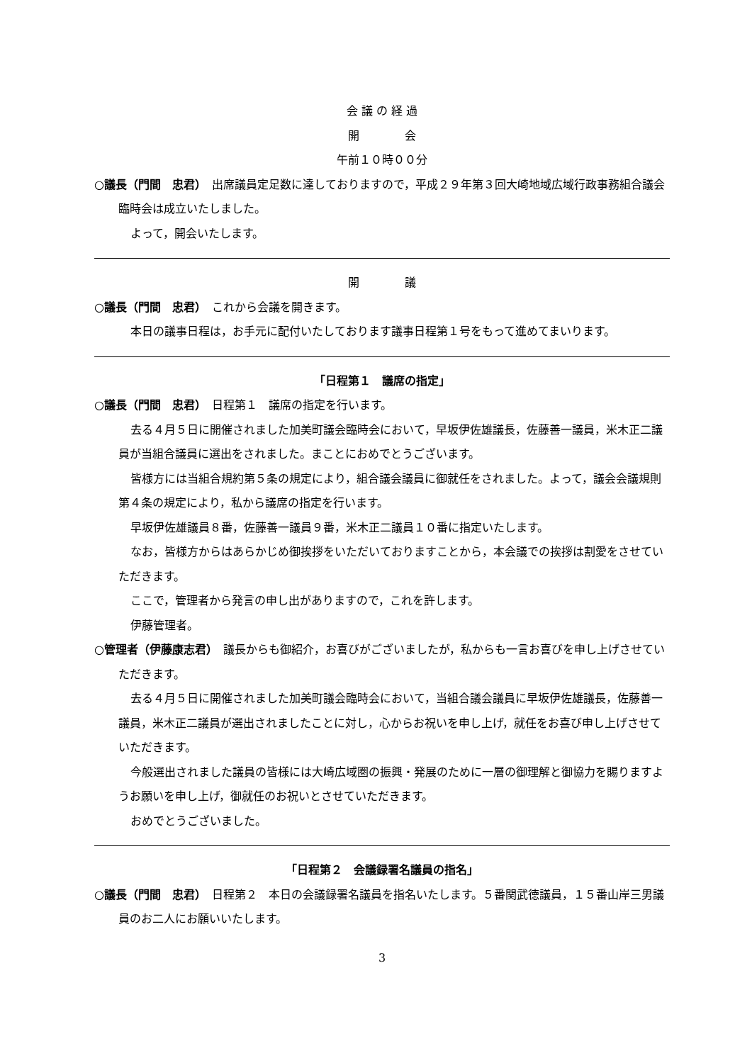会 議 の 経 過
開　　　　会
午前１０時００分
○議長（門間　忠君）　出席議員定足数に達しておりますので，平成２９年第３回大崎地域広域行政事務組合議会臨時会は成立いたしました。
よって，開会いたします。
開　　　　議
○議長（門間　忠君）　これから会議を開きます。
本日の議事日程は，お手元に配付いたしております議事日程第１号をもって進めてまいります。
「日程第１　議席の指定」
○議長（門間　忠君）　日程第１　議席の指定を行います。
去る４月５日に開催されました加美町議会臨時会において，早坂伊佐雄議長，佐藤善一議員，米木正二議員が当組合議員に選出をされました。まことにおめでとうございます。
皆様方には当組合規約第５条の規定により，組合議会議員に御就任をされました。よって，議会会議規則第４条の規定により，私から議席の指定を行います。
早坂伊佐雄議員８番，佐藤善一議員９番，米木正二議員１０番に指定いたします。
なお，皆様方からはあらかじめ御挨拶をいただいておりますことから，本会議での挨拶は割愛をさせていただきます。
ここで，管理者から発言の申し出がありますので，これを許します。
伊藤管理者。
○管理者（伊藤康志君）　議長からも御紹介，お喜びがございましたが，私からも一言お喜びを申し上げさせていただきます。
去る４月５日に開催されました加美町議会臨時会において，当組合議会議員に早坂伊佐雄議長，佐藤善一議員，米木正二議員が選出されましたことに対し，心からお祝いを申し上げ，就任をお喜び申し上げさせていただきます。
今般選出されました議員の皆様には大崎広域圏の振興・発展のために一層の御理解と御協力を賜りますようお願いを申し上げ，御就任のお祝いとさせていただきます。
おめでとうございました。
「日程第２　会議録署名議員の指名」
○議長（門間　忠君）　日程第２　本日の会議録署名議員を指名いたします。５番関武徳議員，１５番山岸三男議員のお二人にお願いいたします。
3